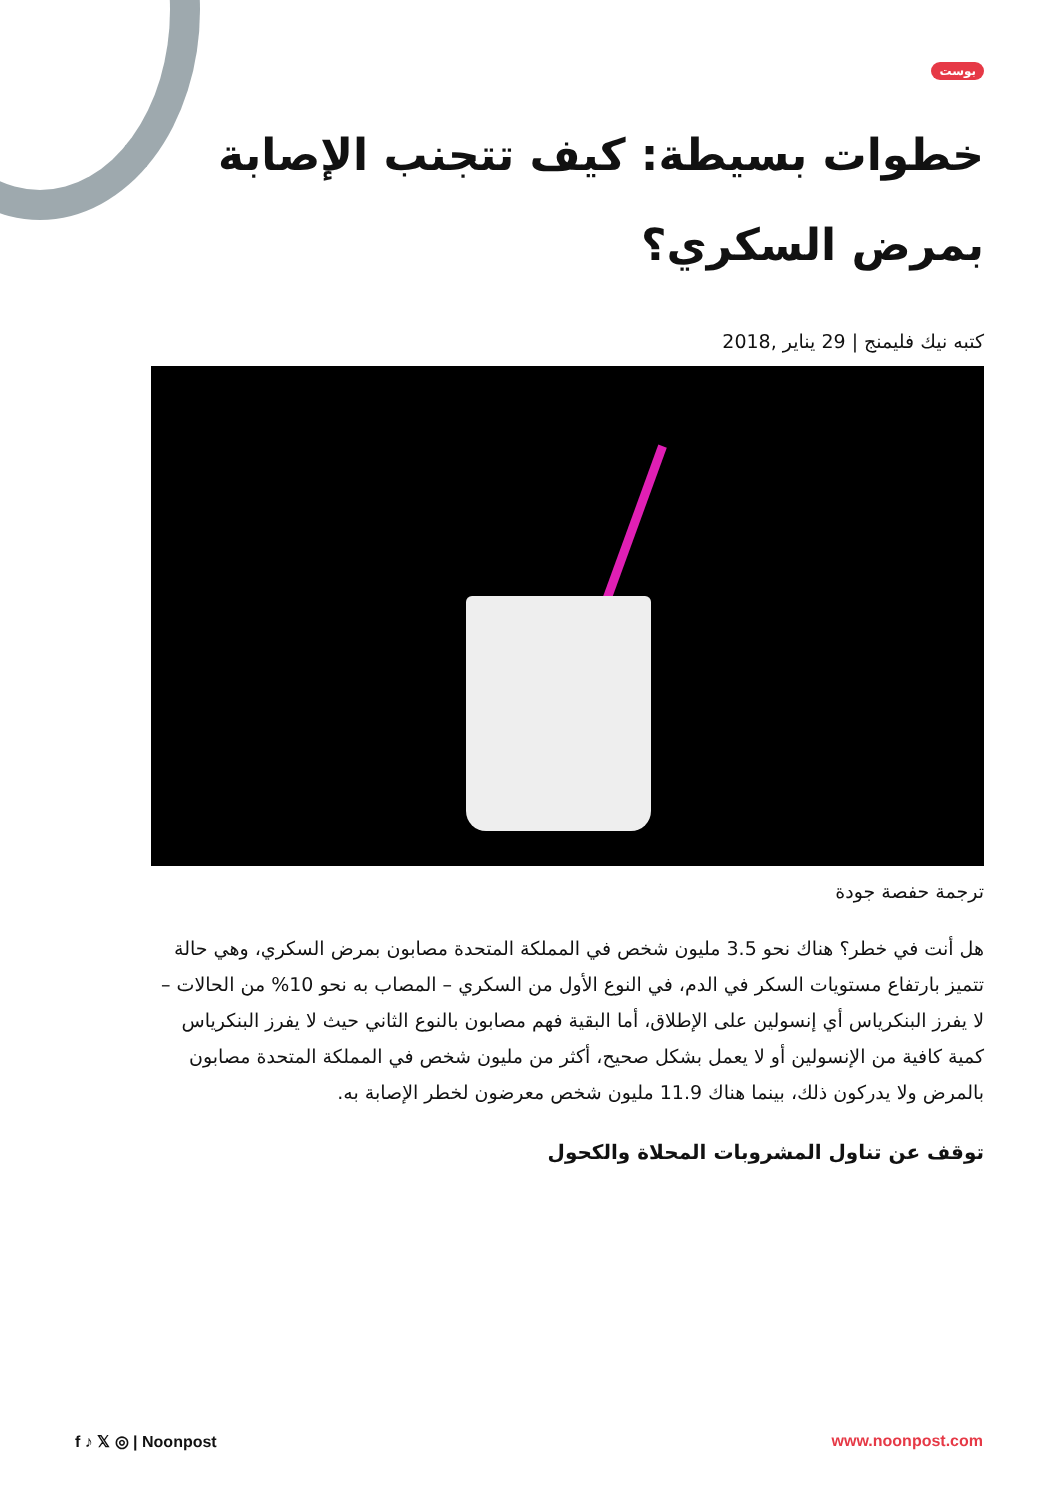بوست
خطوات بسيطة: كيف تتجنب الإصابة بمرض السكري؟
كتبه نيك فليمنج | 29 يناير ,2018
ترجمة حفصة جودة
هل أنت في خطر؟ هناك نحو 3.5 مليون شخص في المملكة المتحدة مصابون بمرض السكري، وهي حالة تتميز بارتفاع مستويات السكر في الدم، في النوع الأول من السكري – المصاب به نحو 10% من الحالات – لا يفرز البنكرياس أي إنسولين على الإطلاق، أما البقية فهم مصابون بالنوع الثاني حيث لا يفرز البنكرياس كمية كافية من الإنسولين أو لا يعمل بشكل صحيح، أكثر من مليون شخص في المملكة المتحدة مصابون بالمرض ولا يدركون ذلك، بينما هناك 11.9 مليون شخص معرضون لخطر الإصابة به.
توقف عن تناول المشروبات المحلاة والكحول
f ♪ 𝕏 ◎ | Noonpost www.noonpost.com